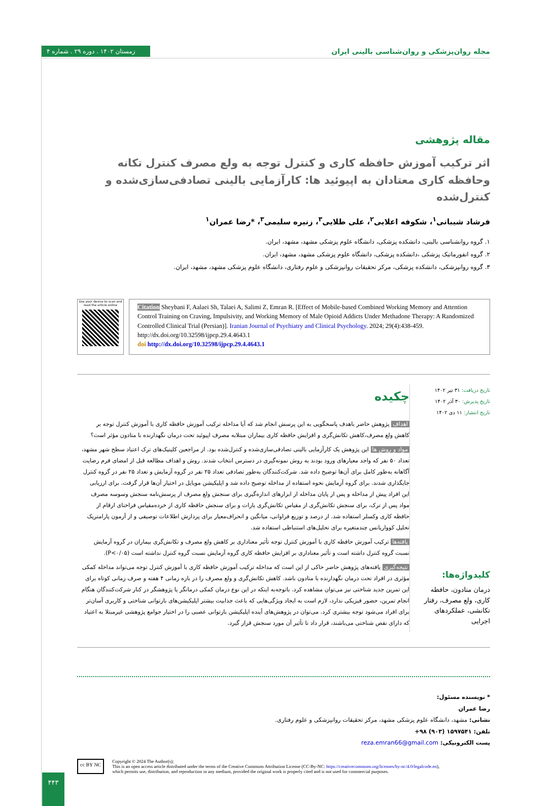زمستان ۱۴۰۲ . دوره ۲۹ . شماره ۴ مجله روان‌پزشکی و روان‌شناسی بالینی ایران
مقاله پژوهشی
اثر ترکیب آموزش حافظه کاری و کنترل توجه به ولع مصرف کنترل تکانه وحافظه کاری معتادان به اپیوئید ها: کارآزمایی بالینی تصادفی‌سازی‌شده و کنترل‌شده
فرشاد شیبانی<sup>۱</sup>، شکوفه اعلایی<sup>۲</sup>، علی طلایی<sup>۳</sup>، زنیره سلیمی<sup>۳</sup>، *رضا عمران<sup>۱</sup>
۱. گروه روانشناسی بالینی، دانشکده پزشکی، دانشگاه علوم پزشکی مشهد، مشهد، ایران.
۲. گروه انفورماتیک پزشکی ،دانشکده پزشکی، دانشگاه علوم پزشکی مشهد، مشهد، ایران.
۳. گروه روانپزشکی، دانشکده پزشکی، مرکز تحقیقات روانپزشکی و علوم رفتاری، دانشگاه علوم پزشکی مشهد، مشهد، ایران.
Use your device to scan and read the article online
Citation Sheybani F, Aalaei Sh, Talaei A, Salimi Z, Emran R. [Effect of Mobile-based Combined Working Memory and Attention Control Training on Craving, Impulsivity, and Working Memory of Male Opioid Addicts Under Methadone Therapy: A Randomized Controlled Clinical Trial (Persian)]. Iranian Journal of Psychiatry and Clinical Psychology. 2024; 29(4):438-459. http://dx.doi.org/10.32598/ijpcp.29.4.4643.1
doi http://dx.doi.org/10.32598/ijpcp.29.4.4643.1
تاریخ دریافت: ۳۱ تیر ۱۴۰۲
تاریخ پذیرش: ۳۰ آذر ۱۴۰۲
تاریخ انتشار: ۱۱ دی ۱۴۰۲
کلیدواژه‌ها:
درمان متادون، حافظه کاری، ولع مصرف، رفتار تکانشی، عملکردهای اجرایی
چکیده
اهداف پژوهش حاضر باهدف پاسخگویی به این پرسش انجام شد که آیا مداخله ترکیب آموزش حافظه کاری با آموزش کنترل توجه بر کاهش ولع مصرف،کاهش تکانش‌گری و افزایش حافظه کاری بیماران مبتلابه مصرف اپیوئید تحت درمان نگهدارنده با متادون مؤثر است؟
مواد و روش ها این پژوهش یک کارآزمایی بالینی تصادفی‌سازی‌شده و کنترل‌شده بود. از مراجعین کلینیک‌های ترک اعتیاد سطح شهر مشهد، تعداد ۵۰ نفر که واجد معیارهای ورود بودند به روش نمونه‌گیری در دسترس انتخاب شدند. روش و اهداف مطالعه قبل از امضای فرم رضایت آگاهانه به‌طور کامل برای آن‌ها توضیح داده شد. شرکت‌کنندگان به‌طور تصادفی تعداد ۲۵ نفر در گروه آزمایش و تعداد ۲۵ نفر در گروه کنترل جایگذاری شدند. برای گروه آزمایش نحوه استفاده از مداخله توضیح داده شد و اپلیکیشن موبایل در اختیار آن‌ها قرار گرفت. برای ارزیابی این افراد پیش از مداخله و پس از پایان مداخله از ابزارهای اندازه‌گیری برای سنجش ولع مصرف از پرسش‌نامه سنجش وسوسه مصرف مواد پس از ترک، برای سنجش تکانش‌گری از مقیاس تکانش‌گری بارات و برای سنجش حافظه کاری از خرده‌مقیاس فراخنای ارقام از حافظه کاری وکسلر استفاده شد. از درصد و توزیع فراوانی، میانگین و انحراف‌معیار برای پردازش اطلاعات توصیفی و از آزمون پارامتریک تحلیل کوواریانس چندمتغیره برای تحلیل‌های استنباطی استفاده شد.
یافته‌ها ترکیب آموزش حافظه کاری با آموزش کنترل توجه تأثیر معناداری بر کاهش ولع مصرف و تکانش‌گری بیماران در گروه آزمایش نسبت گروه کنترل داشته است و تأثیر معناداری بر افزایش حافظه کاری گروه آزمایش نسبت گروه کنترل نداشته است (P<۰/۰۵).
نتیجه‌گیری یافته‌های پژوهش حاضر حاکی از این است که مداخله ترکیب آموزش حافظه کاری با آموزش کنترل توجه می‌تواند مداخله کمکی مؤثری در افراد تحت درمان نگهدارنده با متادون باشد. کاهش تکانش‌گری و ولع مصرف را در بازه زمانی ۴ هفته و صرف زمانی کوتاه برای این تمرین جدید شناختی نیز می‌توان مشاهده کرد. باتوجه‌به اینکه در این نوع درمان کمکی درمانگر یا پژوهشگر در کنار شرکت‌کنندگان هنگام انجام تمرین، حضور فیزیکی ندارد، لازم است به ایجاد ویژگی‌هایی که باعث جذابیت بیشتر اپلیکیشن‌های بازتوانی شناختی و کاربری آسان‌تر برای افراد می‌شود توجه بیشتری کرد. می‌توان در پژوهش‌های آینده اپلیکیشن بازتوانی عصبی را در اختیار جوامع پژوهشی غیرمبتلا به اعتیاد که دارای نقص شناختی می‌باشند، قرار داد تا تأثیر آن مورد سنجش قرار گیرد.
* نویسنده مسئول:
رضا عمران
نشانی: مشهد، دانشگاه علوم پزشکی مشهد، مرکز تحقیقات روانپزشکی و علوم رفتاری.
تلفن: ۱۵۹۷۵۴۱ (۹۰۳) ۹۸+
پست الکترونیکی: reza.emran66@gmail.com
cc BY NC
Copyright © 2024 The Author(s);
This is an open access article distributed under the terms of the Creative Commons Attribution License (CC-By-NC: https://creativecommons.org/licenses/by-nc/4.0/legalcode.en),
which permits use, distribution, and reproduction in any medium, provided the original work is properly cited and is not used for commercial purposes.
۴۴۳